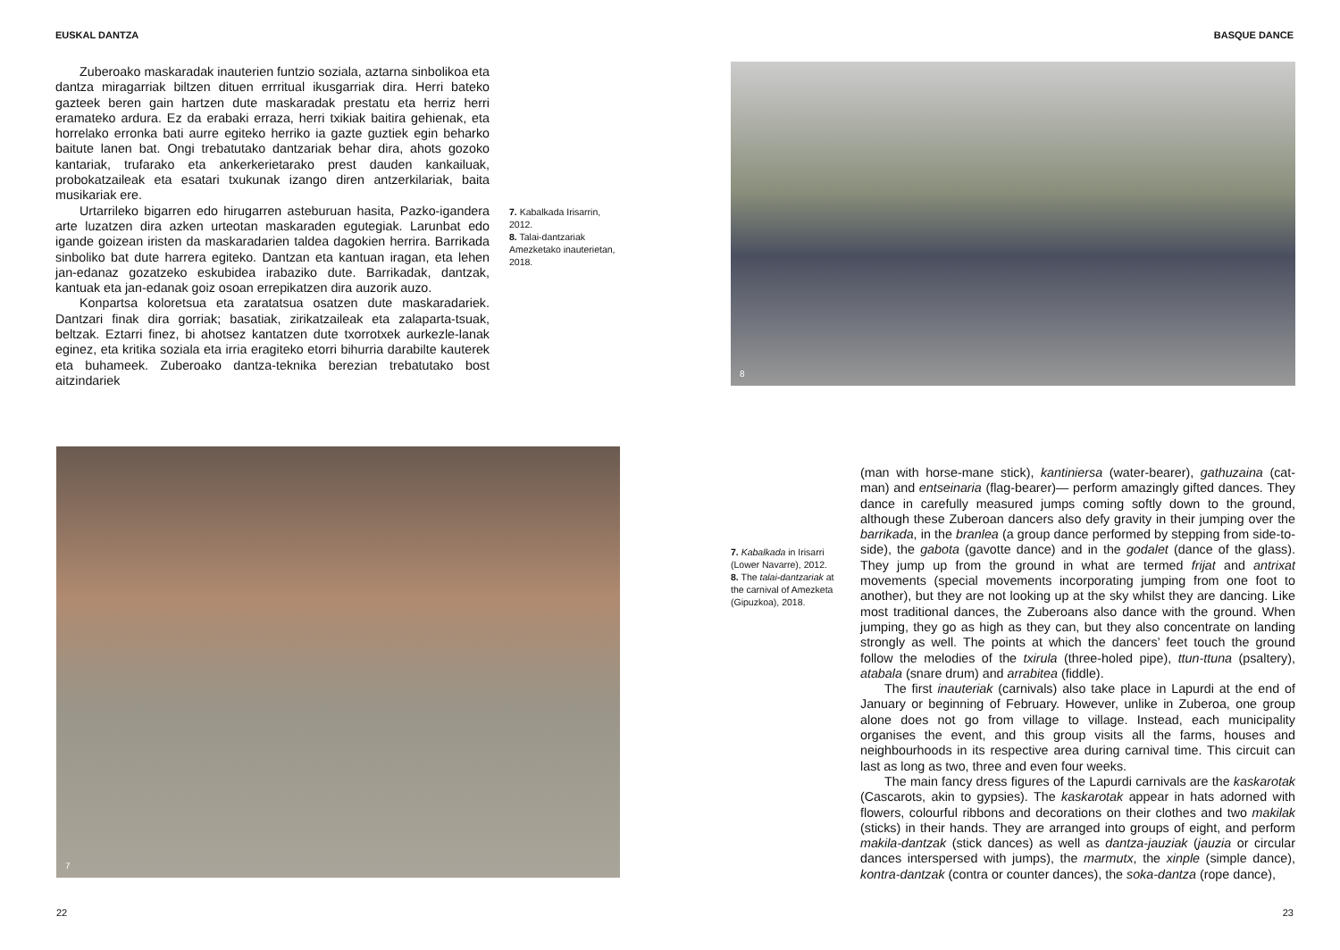EUSKAL DANTZA BASQUE DANCE
Zuberoako maskaradak inauterien funtzio soziala, aztarna sinbolikoa eta dantza miragarriak biltzen dituen errritual ikusgarriak dira. Herri bateko gazteek beren gain hartzen dute maskaradak prestatu eta herriz herri eramateko ardura. Ez da erabaki erraza, herri txikiak baitira gehienak, eta horrelako erronka bati aurre egiteko herriko ia gazte guztiek egin beharko baitute lanen bat. Ongi trebatutako dantzariak behar dira, ahots gozoko kantariak, trufarako eta ankerkerietarako prest dauden kankailuak, probokatzaileak eta esatari txukunak izango diren antzerkilariak, baita musikariak ere.
Urtarrileko bigarren edo hirugarren asteburuan hasita, Pazko-igandera arte luzatzen dira azken urteotan maskaraden egutegiak. Larunbat edo igande goizean iristen da maskaradarien taldea dagokien herrira. Barrikada sinboliko bat dute harrera egiteko. Dantzan eta kantuan iragan, eta lehen jan-edanaz gozatzeko eskubidea irabaziko dute. Barrikadak, dantzak, kantuak eta jan-edanak goiz osoan errepikatzen dira auzorik auzo.
Konpartsa koloretsua eta zaratatsua osatzen dute maskaradariek. Dantzari finak dira gorriak; basatiak, zirikatzaileak eta zalaparta-tsuak, beltzak. Eztarri finez, bi ahotsez kantatzen dute txorrotxek aurkezle-lanak eginez, eta kritika soziala eta irria eragiteko etorri bihurria darabilte kauterek eta buhameek. Zuberoako dantza-teknika berezian trebatutako bost aitzindariek
7. Kabalkada Irisarrin, 2012.
8. Talai-dantzariak Amezketako inauterietan, 2018.
8
7
7. Kabalkada in Irisarri (Lower Navarre), 2012.
8. The talai-dantzariak at the carnival of Amezketa (Gipuzkoa), 2018.
(man with horse-mane stick), kantiniersa (water-bearer), gathuzaina (cat-man) and entseinaria (flag-bearer)— perform amazingly gifted dances. They dance in carefully measured jumps coming softly down to the ground, although these Zuberoan dancers also defy gravity in their jumping over the barrikada, in the branlea (a group dance performed by stepping from side-to-side), the gabota (gavotte dance) and in the godalet (dance of the glass). They jump up from the ground in what are termed frijat and antrixat movements (special movements incorporating jumping from one foot to another), but they are not looking up at the sky whilst they are dancing. Like most traditional dances, the Zuberoans also dance with the ground. When jumping, they go as high as they can, but they also concentrate on landing strongly as well. The points at which the dancers’ feet touch the ground follow the melodies of the txirula (three-holed pipe), ttun-ttuna (psaltery), atabala (snare drum) and arrabitea (fiddle).
The first inauteriak (carnivals) also take place in Lapurdi at the end of January or beginning of February. However, unlike in Zuberoa, one group alone does not go from village to village. Instead, each municipality organises the event, and this group visits all the farms, houses and neighbourhoods in its respective area during carnival time. This circuit can last as long as two, three and even four weeks.
The main fancy dress figures of the Lapurdi carnivals are the kaskarotak (Cascarots, akin to gypsies). The kaskarotak appear in hats adorned with flowers, colourful ribbons and decorations on their clothes and two makilak (sticks) in their hands. They are arranged into groups of eight, and perform makila-dantzak (stick dances) as well as dantza-jauziak (jauzia or circular dances interspersed with jumps), the marmutx, the xinple (simple dance), kontra-dantzak (contra or counter dances), the soka-dantza (rope dance),
22 23